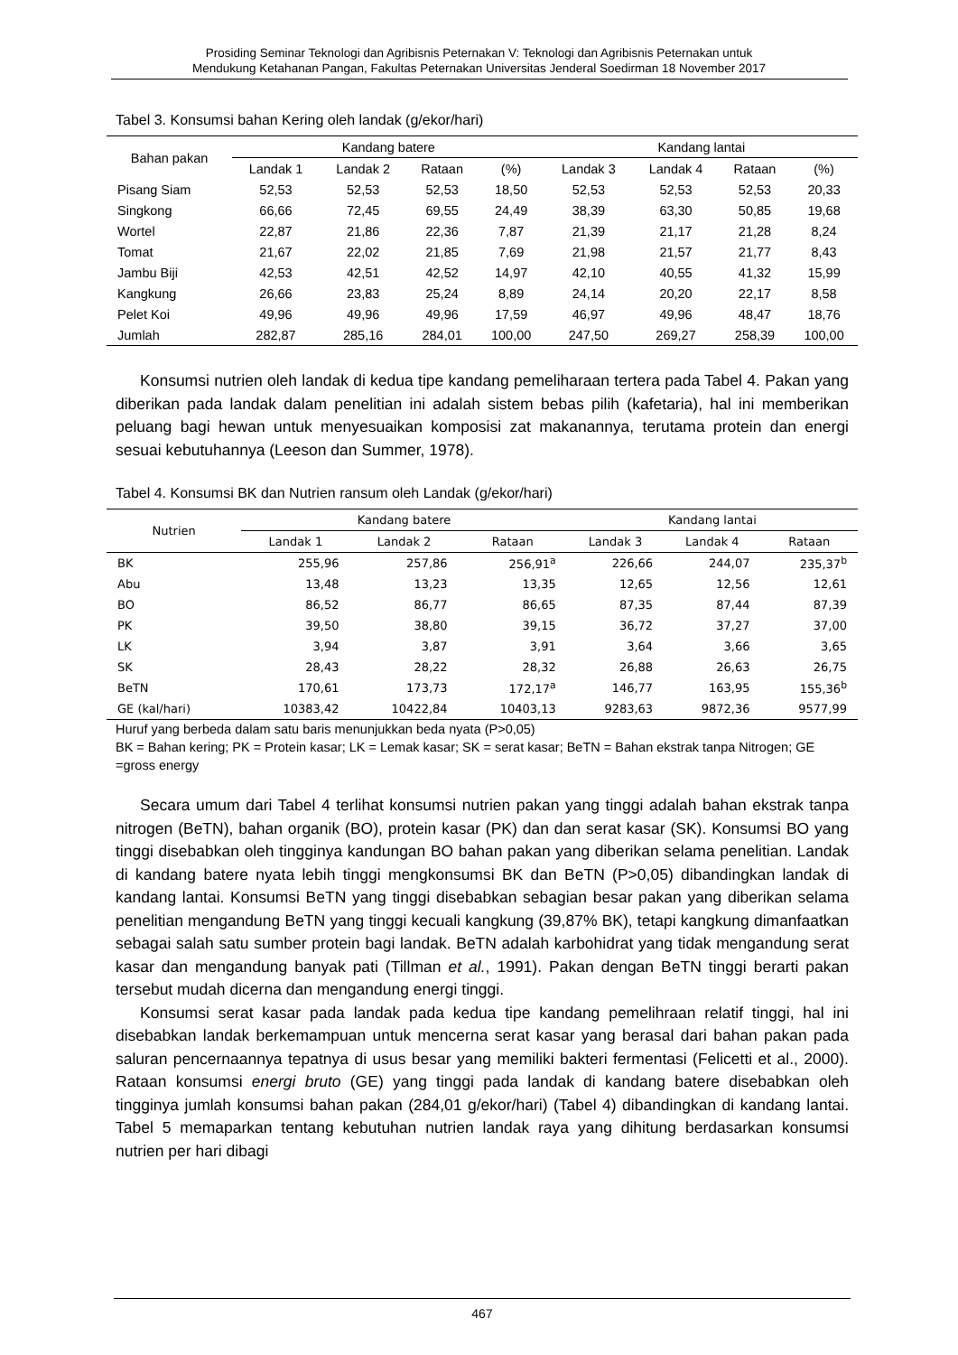Prosiding Seminar Teknologi dan Agribisnis Peternakan V: Teknologi dan Agribisnis Peternakan untuk
Mendukung Ketahanan Pangan, Fakultas Peternakan Universitas Jenderal Soedirman 18 November 2017
Tabel 3. Konsumsi bahan Kering oleh landak (g/ekor/hari)
| Bahan pakan | Kandang batere | | | | Kandang lantai | | | |
| --- | --- | --- | --- | --- | --- | --- | --- | --- |
| | Landak 1 | Landak 2 | Rataan | (%) | Landak 3 | Landak 4 | Rataan | (%) |
| Pisang Siam | 52,53 | 52,53 | 52,53 | 18,50 | 52,53 | 52,53 | 52,53 | 20,33 |
| Singkong | 66,66 | 72,45 | 69,55 | 24,49 | 38,39 | 63,30 | 50,85 | 19,68 |
| Wortel | 22,87 | 21,86 | 22,36 | 7,87 | 21,39 | 21,17 | 21,28 | 8,24 |
| Tomat | 21,67 | 22,02 | 21,85 | 7,69 | 21,98 | 21,57 | 21,77 | 8,43 |
| Jambu Biji | 42,53 | 42,51 | 42,52 | 14,97 | 42,10 | 40,55 | 41,32 | 15,99 |
| Kangkung | 26,66 | 23,83 | 25,24 | 8,89 | 24,14 | 20,20 | 22,17 | 8,58 |
| Pelet Koi | 49,96 | 49,96 | 49,96 | 17,59 | 46,97 | 49,96 | 48,47 | 18,76 |
| Jumlah | 282,87 | 285,16 | 284,01 | 100,00 | 247,50 | 269,27 | 258,39 | 100,00 |
Konsumsi nutrien oleh landak di kedua tipe kandang pemeliharaan tertera pada Tabel 4. Pakan yang diberikan pada landak dalam penelitian ini adalah sistem bebas pilih (kafetaria), hal ini memberikan peluang bagi hewan untuk menyesuaikan komposisi zat makanannya, terutama protein dan energi sesuai kebutuhannya (Leeson dan Summer, 1978).
Tabel 4. Konsumsi BK dan Nutrien ransum oleh Landak (g/ekor/hari)
| Nutrien | Kandang batere | | | Kandang lantai | | |
| --- | --- | --- | --- | --- | --- | --- |
| | Landak 1 | Landak 2 | Rataan | Landak 3 | Landak 4 | Rataan |
| BK | 255,96 | 257,86 | 256,91<sup>a</sup> | 226,66 | 244,07 | 235,37<sup>b</sup> |
| Abu | 13,48 | 13,23 | 13,35 | 12,65 | 12,56 | 12,61 |
| BO | 86,52 | 86,77 | 86,65 | 87,35 | 87,44 | 87,39 |
| PK | 39,50 | 38,80 | 39,15 | 36,72 | 37,27 | 37,00 |
| LK | 3,94 | 3,87 | 3,91 | 3,64 | 3,66 | 3,65 |
| SK | 28,43 | 28,22 | 28,32 | 26,88 | 26,63 | 26,75 |
| BeTN | 170,61 | 173,73 | 172,17<sup>a</sup> | 146,77 | 163,95 | 155,36<sup>b</sup> |
| GE (kal/hari) | 10383,42 | 10422,84 | 10403,13 | 9283,63 | 9872,36 | 9577,99 |
Huruf yang berbeda dalam satu baris menunjukkan beda nyata (P>0,05)
BK = Bahan kering; PK = Protein kasar; LK = Lemak kasar; SK = serat kasar; BeTN = Bahan ekstrak tanpa Nitrogen; GE =gross energy
Secara umum dari Tabel 4 terlihat konsumsi nutrien pakan yang tinggi adalah bahan ekstrak tanpa nitrogen (BeTN), bahan organik (BO), protein kasar (PK) dan dan serat kasar (SK). Konsumsi BO yang tinggi disebabkan oleh tingginya kandungan BO bahan pakan yang diberikan selama penelitian. Landak di kandang batere nyata lebih tinggi mengkonsumsi BK dan BeTN (P>0,05) dibandingkan landak di kandang lantai. Konsumsi BeTN yang tinggi disebabkan sebagian besar pakan yang diberikan selama penelitian mengandung BeTN yang tinggi kecuali kangkung (39,87% BK), tetapi kangkung dimanfaatkan sebagai salah satu sumber protein bagi landak. BeTN adalah karbohidrat yang tidak mengandung serat kasar dan mengandung banyak pati (Tillman et al., 1991). Pakan dengan BeTN tinggi berarti pakan tersebut mudah dicerna dan mengandung energi tinggi.
Konsumsi serat kasar pada landak pada kedua tipe kandang pemelihraan relatif tinggi, hal ini disebabkan landak berkemampuan untuk mencerna serat kasar yang berasal dari bahan pakan pada saluran pencernaannya tepatnya di usus besar yang memiliki bakteri fermentasi (Felicetti et al., 2000). Rataan konsumsi energi bruto (GE) yang tinggi pada landak di kandang batere disebabkan oleh tingginya jumlah konsumsi bahan pakan (284,01 g/ekor/hari) (Tabel 4) dibandingkan di kandang lantai. Tabel 5 memaparkan tentang kebutuhan nutrien landak raya yang dihitung berdasarkan konsumsi nutrien per hari dibagi
467